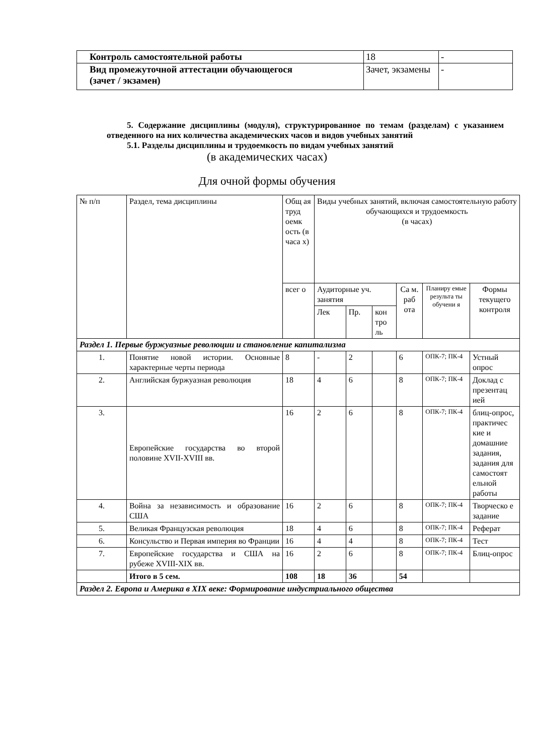| Контроль самостоятельной работы | 18 | - |
| Вид промежуточной аттестации обучающегося (зачет / экзамен) | Зачет, экзамены | - |
5. Содержание дисциплины (модуля), структурированное по темам (разделам) с указанием отведенного на них количества академических часов и видов учебных занятий
5.1. Разделы дисциплины и трудоемкость по видам учебных занятий
(в академических часах)
Для очной формы обучения
| № п/п | Раздел, тема дисциплины | Общ ая труд оемк ость (в часа х) | Виды учебных занятий, включая самостоятельную работу обучающихся и трудоемкость (в часах) | | | | | |
| | | всег о | Аудиторные уч. занятия | | | Са м. раб ота | Планиру емые результа ты обучени я | Формы текущего контроля |
| | | | Лек | Пр. | кон тро ль | | | |
| Раздел 1. Первые буржуазные революции и становление капитализма | | | | | | | | |
| 1. | Понятие новой истории. Основные характерные черты периода | 8 | - | 2 | | 6 | ОПК-7; ПК-4 | Устный опрос |
| 2. | Английская буржуазная революция | 18 | 4 | 6 | | 8 | ОПК-7; ПК-4 | Доклад с презентац ией |
| 3. | Европейские государства во второй половине XVII-XVIII вв. | 16 | 2 | 6 | | 8 | ОПК-7; ПК-4 | блиц-опрос, практичес кие и домашние задания, задания для самостоят ельной работы |
| 4. | Война за независимость и образование США | 16 | 2 | 6 | | 8 | ОПК-7; ПК-4 | Творческо е задание |
| 5. | Великая Французская революция | 18 | 4 | 6 | | 8 | ОПК-7; ПК-4 | Реферат |
| 6. | Консульство и Первая империя во Франции | 16 | 4 | 4 | | 8 | ОПК-7; ПК-4 | Тест |
| 7. | Европейские государства и США на рубеже XVIII-XIX вв. | 16 | 2 | 6 | | 8 | ОПК-7; ПК-4 | Блиц-опрос |
| | Итого в 5 сем. | 108 | 18 | 36 | | 54 | | |
| Раздел 2. Европа и Америка в XIX веке: Формирование индустриального общества | | | | | | | | |